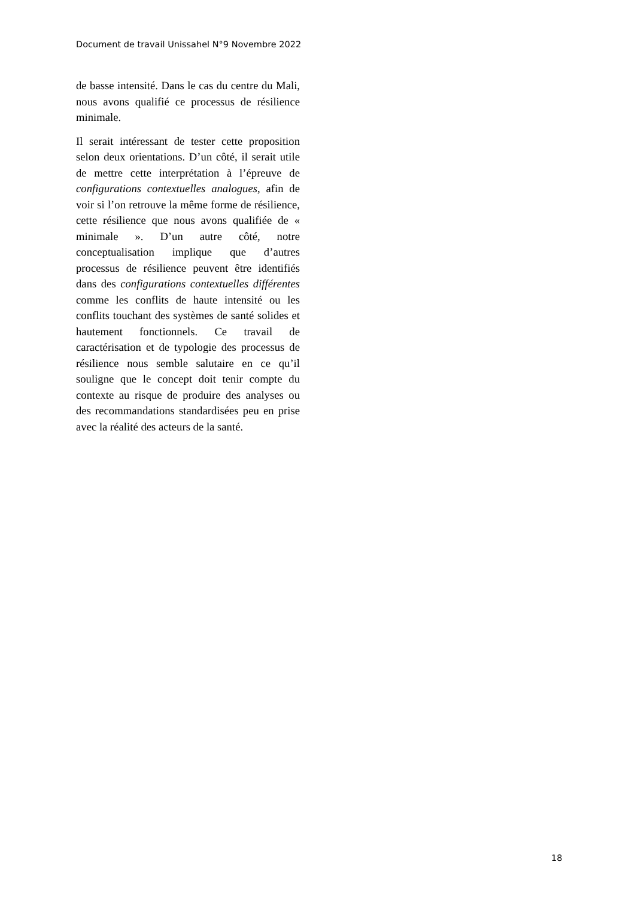Document de travail Unissahel N°9 Novembre 2022
de basse intensité. Dans le cas du centre du Mali, nous avons qualifié ce processus de résilience minimale.
Il serait intéressant de tester cette proposition selon deux orientations. D’un côté, il serait utile de mettre cette interprétation à l’épreuve de configurations contextuelles analogues, afin de voir si l’on retrouve la même forme de résilience, cette résilience que nous avons qualifiée de « minimale ». D’un autre côté, notre conceptualisation implique que d’autres processus de résilience peuvent être identifiés dans des configurations contextuelles différentes comme les conflits de haute intensité ou les conflits touchant des systèmes de santé solides et hautement fonctionnels. Ce travail de caractérisation et de typologie des processus de résilience nous semble salutaire en ce qu’il souligne que le concept doit tenir compte du contexte au risque de produire des analyses ou des recommandations standardisées peu en prise avec la réalité des acteurs de la santé.
18